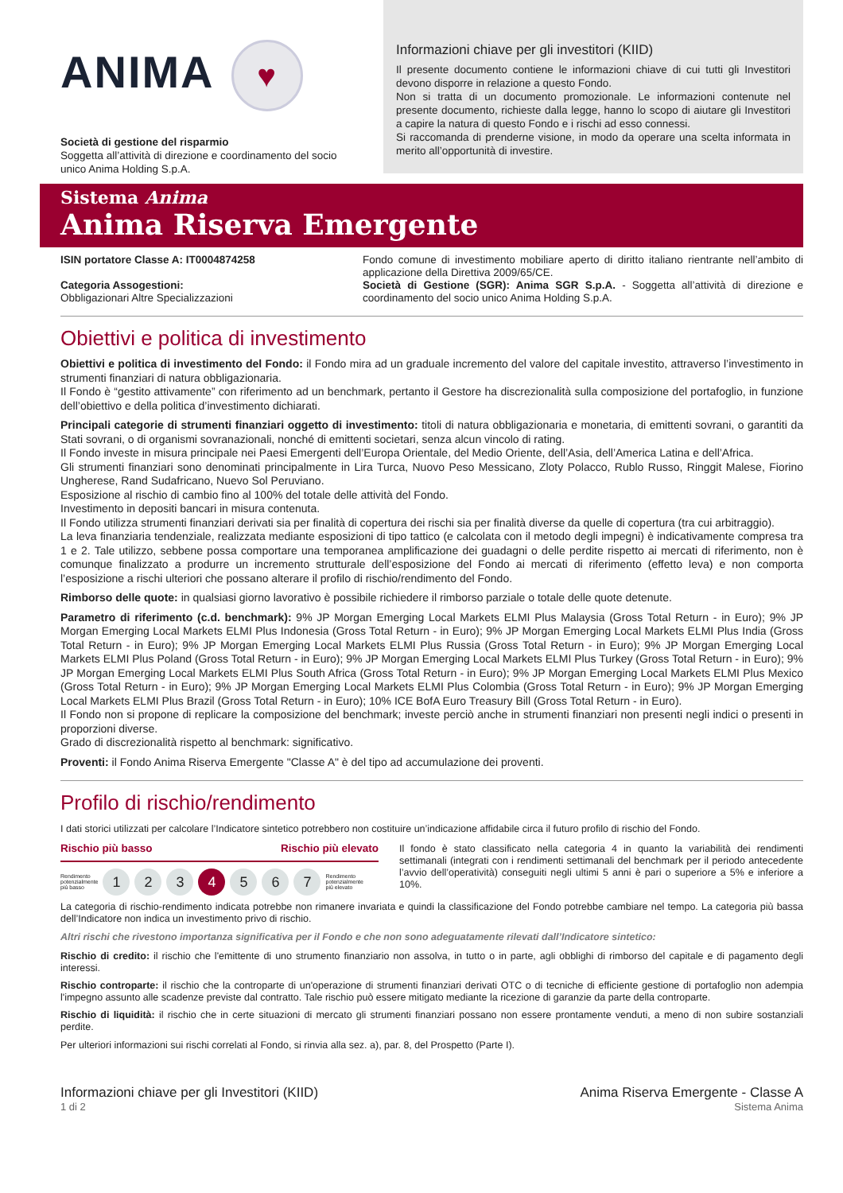ANIMA ♥
Società di gestione del risparmio
Soggetta all’attività di direzione e coordinamento del socio unico Anima Holding S.p.A.
Informazioni chiave per gli investitori (KIID)
Il presente documento contiene le informazioni chiave di cui tutti gli Investitori devono disporre in relazione a questo Fondo.
Non si tratta di un documento promozionale. Le informazioni contenute nel presente documento, richieste dalla legge, hanno lo scopo di aiutare gli Investitori a capire la natura di questo Fondo e i rischi ad esso connessi.
Si raccomanda di prenderne visione, in modo da operare una scelta informata in merito all’opportunità di investire.
Sistema Anima
Anima Riserva Emergente
ISIN portatore Classe A: IT0004874258
Categoria Assogestioni:
Obbligazionari Altre Specializzazioni
Fondo comune di investimento mobiliare aperto di diritto italiano rientrante nell’ambito di applicazione della Direttiva 2009/65/CE.
Società di Gestione (SGR): Anima SGR S.p.A. - Soggetta all’attività di direzione e coordinamento del socio unico Anima Holding S.p.A.
Obiettivi e politica di investimento
Obiettivi e politica di investimento del Fondo: il Fondo mira ad un graduale incremento del valore del capitale investito, attraverso l’investimento in strumenti finanziari di natura obbligazionaria.
Il Fondo è “gestito attivamente” con riferimento ad un benchmark, pertanto il Gestore ha discrezionalità sulla composizione del portafoglio, in funzione dell’obiettivo e della politica d’investimento dichiarati.
Principali categorie di strumenti finanziari oggetto di investimento: titoli di natura obbligazionaria e monetaria, di emittenti sovrani, o garantiti da Stati sovrani, o di organismi sovranazionali, nonché di emittenti societari, senza alcun vincolo di rating.
Il Fondo investe in misura principale nei Paesi Emergenti dell’Europa Orientale, del Medio Oriente, dell’Asia, dell’America Latina e dell’Africa.
Gli strumenti finanziari sono denominati principalmente in Lira Turca, Nuovo Peso Messicano, Zloty Polacco, Rublo Russo, Ringgit Malese, Fiorino Ungherese, Rand Sudafricano, Nuevo Sol Peruviano.
Esposizione al rischio di cambio fino al 100% del totale delle attività del Fondo.
Investimento in depositi bancari in misura contenuta.
Il Fondo utilizza strumenti finanziari derivati sia per finalità di copertura dei rischi sia per finalità diverse da quelle di copertura (tra cui arbitraggio).
La leva finanziaria tendenziale, realizzata mediante esposizioni di tipo tattico (e calcolata con il metodo degli impegni) è indicativamente compresa tra 1 e 2. Tale utilizzo, sebbene possa comportare una temporanea amplificazione dei guadagni o delle perdite rispetto ai mercati di riferimento, non è comunque finalizzato a produrre un incremento strutturale dell’esposizione del Fondo ai mercati di riferimento (effetto leva) e non comporta l’esposizione a rischi ulteriori che possano alterare il profilo di rischio/rendimento del Fondo.
Rimborso delle quote: in qualsiasi giorno lavorativo è possibile richiedere il rimborso parziale o totale delle quote detenute.
Parametro di riferimento (c.d. benchmark): 9% JP Morgan Emerging Local Markets ELMI Plus Malaysia (Gross Total Return - in Euro); 9% JP Morgan Emerging Local Markets ELMI Plus Indonesia (Gross Total Return - in Euro); 9% JP Morgan Emerging Local Markets ELMI Plus India (Gross Total Return - in Euro); 9% JP Morgan Emerging Local Markets ELMI Plus Russia (Gross Total Return - in Euro); 9% JP Morgan Emerging Local Markets ELMI Plus Poland (Gross Total Return - in Euro); 9% JP Morgan Emerging Local Markets ELMI Plus Turkey (Gross Total Return - in Euro); 9% JP Morgan Emerging Local Markets ELMI Plus South Africa (Gross Total Return - in Euro); 9% JP Morgan Emerging Local Markets ELMI Plus Mexico (Gross Total Return - in Euro); 9% JP Morgan Emerging Local Markets ELMI Plus Colombia (Gross Total Return - in Euro); 9% JP Morgan Emerging Local Markets ELMI Plus Brazil (Gross Total Return - in Euro); 10% ICE BofA Euro Treasury Bill (Gross Total Return - in Euro).
Il Fondo non si propone di replicare la composizione del benchmark; investe perciò anche in strumenti finanziari non presenti negli indici o presenti in proporzioni diverse.
Grado di discrezionalità rispetto al benchmark: significativo.
Proventi: il Fondo Anima Riserva Emergente "Classe A" è del tipo ad accumulazione dei proventi.
Profilo di rischio/rendimento
I dati storici utilizzati per calcolare l’Indicatore sintetico potrebbero non costituire un’indicazione affidabile circa il futuro profilo di rischio del Fondo.
Rischio più basso Rischio più elevato
Rendimento
potenzialmente
più basso 1 2 3 4 5 6 7 Rendimento
potenzialmente
più elevato
Il fondo è stato classificato nella categoria 4 in quanto la variabilità dei rendimenti settimanali (integrati con i rendimenti settimanali del benchmark per il periodo antecedente l’avvio dell’operatività) conseguiti negli ultimi 5 anni è pari o superiore a 5% e inferiore a 10%.
La categoria di rischio-rendimento indicata potrebbe non rimanere invariata e quindi la classificazione del Fondo potrebbe cambiare nel tempo. La categoria più bassa dell’Indicatore non indica un investimento privo di rischio.
Altri rischi che rivestono importanza significativa per il Fondo e che non sono adeguatamente rilevati dall’Indicatore sintetico:
Rischio di credito: il rischio che l'emittente di uno strumento finanziario non assolva, in tutto o in parte, agli obblighi di rimborso del capitale e di pagamento degli interessi.
Rischio controparte: il rischio che la controparte di un'operazione di strumenti finanziari derivati OTC o di tecniche di efficiente gestione di portafoglio non adempia l'impegno assunto alle scadenze previste dal contratto. Tale rischio può essere mitigato mediante la ricezione di garanzie da parte della controparte.
Rischio di liquidità: il rischio che in certe situazioni di mercato gli strumenti finanziari possano non essere prontamente venduti, a meno di non subire sostanziali perdite.
Per ulteriori informazioni sui rischi correlati al Fondo, si rinvia alla sez. a), par. 8, del Prospetto (Parte I).
Informazioni chiave per gli Investitori (KIID)
1 di 2
Anima Riserva Emergente - Classe A
Sistema Anima